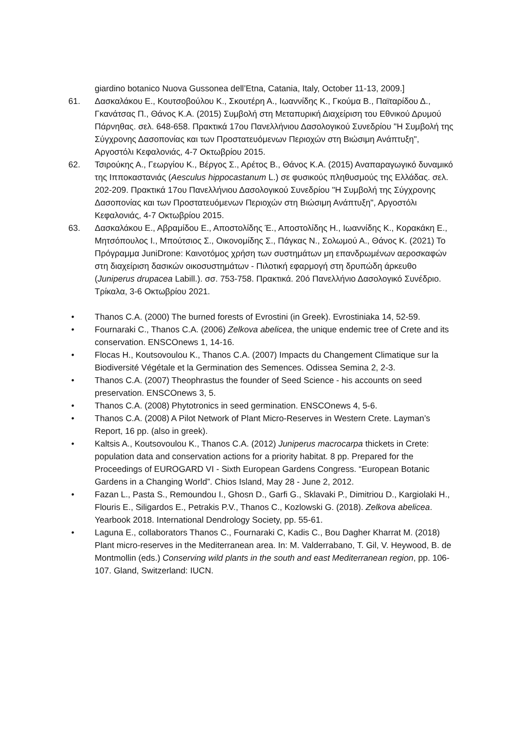giardino botanico Nuova Gussonea dell’Etna, Catania, Italy, October 11-13, 2009.]
61. Δασκαλάκου Ε., Κουτσοβούλου Κ., Σκουτέρη Α., Ιωαννίδης Κ., Γκούμα Β., Παϊταρίδου Δ., Γκανάτσας Π., Θάνος Κ.Α. (2015) Συμβολή στη Μεταπυρική Διαχείριση του Εθνικού Δρυμού Πάρνηθας. σελ. 648-658. Πρακτικά 17ου Πανελλήνιου Δασολογικού Συνεδρίου "Η Συμβολή της Σύγχρονης Δασοπονίας και των Προστατευόμενων Περιοχών στη Βιώσιμη Ανάπτυξη", Αργοστόλι Κεφαλονιάς, 4-7 Οκτωβρίου 2015.
62. Τσιρούκης Α., Γεωργίου Κ., Βέργος Σ., Αρέτος Β., Θάνος Κ.Α. (2015) Αναπαραγωγικό δυναμικό της Ιπποκαστανιάς (Aesculus hippocastanum L.) σε φυσικούς πληθυσμούς της Ελλάδας. σελ. 202-209. Πρακτικά 17ου Πανελλήνιου Δασολογικού Συνεδρίου "Η Συμβολή της Σύγχρονης Δασοπονίας και των Προστατευόμενων Περιοχών στη Βιώσιμη Ανάπτυξη", Αργοστόλι Κεφαλονιάς, 4-7 Οκτωβρίου 2015.
63. Δασκαλάκου Ε., Αβραμίδου Ε., Αποστολίδης Έ., Αποστολίδης Η., Ιωαννίδης Κ., Κορακάκη Ε., Μητσόπουλος Ι., Μπούτσιος Σ., Οικονομίδης Σ., Πάγκας Ν., Σολωμού Α., Θάνος Κ. (2021) Το Πρόγραμμα JuniDrone: Καινοτόμος χρήση των συστημάτων μη επανδρωμένων αεροσκαφών στη διαχείριση δασικών οικοσυστημάτων - Πιλοτική εφαρμογή στη δρυπώδη άρκευθο (Juniperus drupacea Labill.). σσ. 753-758. Πρακτικά. 20ό Πανελλήνιο Δασολογικό Συνέδριο. Τρίκαλα, 3-6 Οκτωβρίου 2021.
• Thanos C.A. (2000) The burned forests of Evrostini (in Greek). Evrostiniaka 14, 52-59.
• Fournaraki C., Thanos C.A. (2006) Zelkova abelicea, the unique endemic tree of Crete and its conservation. ENSCOnews 1, 14-16.
• Flocas H., Koutsovoulou K., Thanos C.A. (2007) Impacts du Changement Climatique sur la Biodiversité Végétale et la Germination des Semences. Odissea Semina 2, 2-3.
• Thanos C.A. (2007) Theophrastus the founder of Seed Science - his accounts on seed preservation. ENSCOnews 3, 5.
• Thanos C.A. (2008) Phytotronics in seed germination. ENSCOnews 4, 5-6.
• Thanos C.A. (2008) A Pilot Network of Plant Micro-Reserves in Western Crete. Layman’s Report, 16 pp. (also in greek).
• Kaltsis A., Koutsovoulou K., Thanos C.A. (2012) Juniperus macrocarpa thickets in Crete: population data and conservation actions for a priority habitat. 8 pp. Prepared for the Proceedings of EUROGARD VI - Sixth European Gardens Congress. “European Botanic Gardens in a Changing World”. Chios Island, May 28 - June 2, 2012.
• Fazan L., Pasta S., Remoundou I., Ghosn D., Garfi G., Sklavaki P., Dimitriou D., Kargiolaki H., Flouris E., Siligardos E., Petrakis P.V., Thanos C., Kozlowski G. (2018). Zelkova abelicea. Yearbook 2018. International Dendrology Society, pp. 55-61.
• Laguna E., collaborators Thanos C., Fournaraki C, Kadis C., Bou Dagher Kharrat M. (2018) Plant micro-reserves in the Mediterranean area. In: M. Valderrabano, T. Gil, V. Heywood, B. de Montmollin (eds.) Conserving wild plants in the south and east Mediterranean region, pp. 106-107. Gland, Switzerland: IUCN.